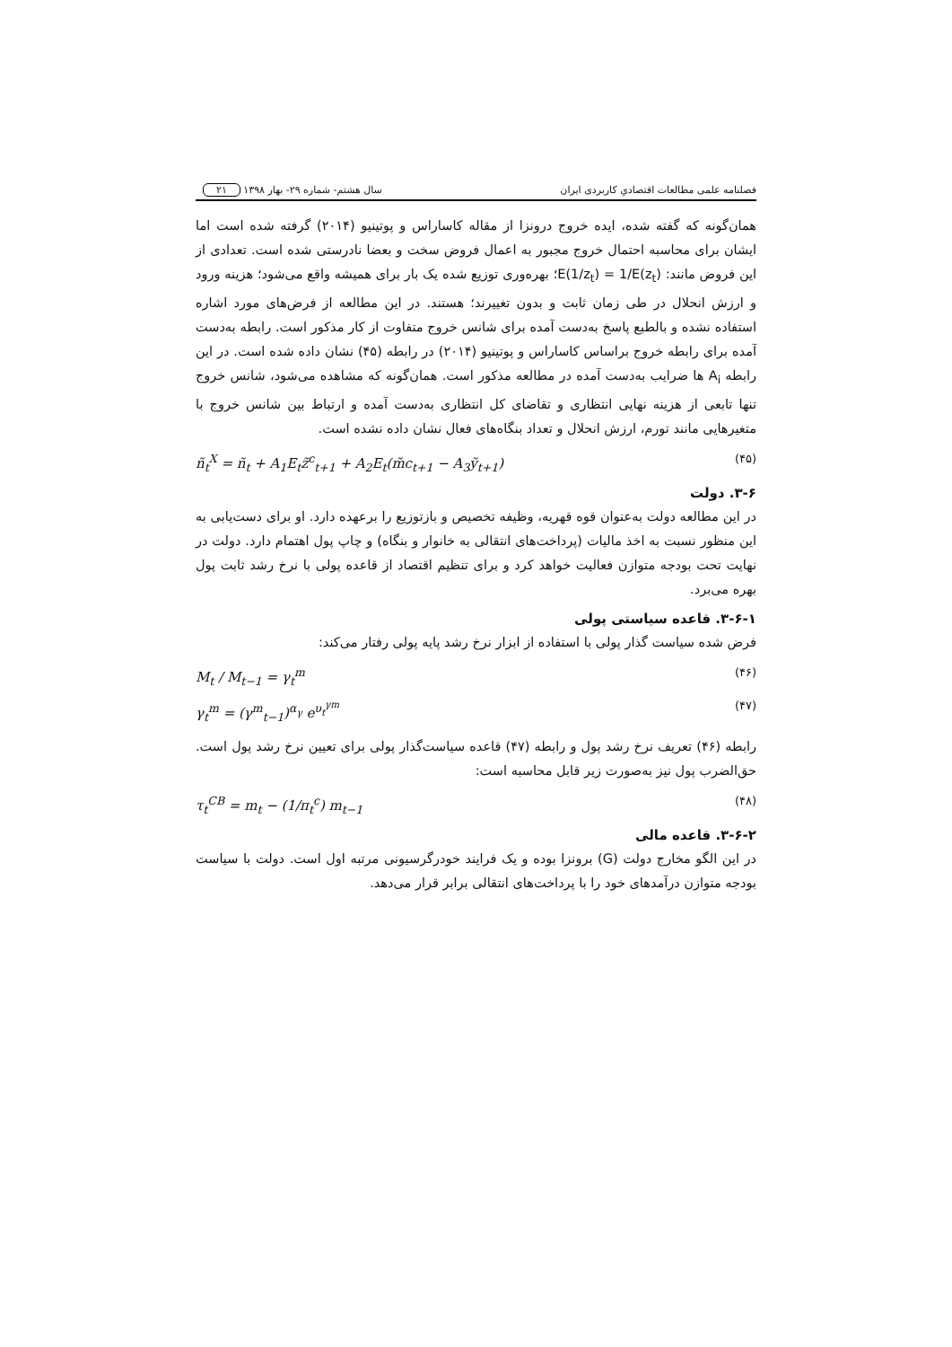فصلنامه علمی مطالعات اقتصادیِ کاربردی ایران سال هشتم- شماره ۲۹- بهار ۱۳۹۸ ۲۱
همان‌گونه که گفته شده، ایده خروج درونزا از مقاله کاساراس و پوتینیو (۲۰۱۴) گرفته شده است اما ایشان برای محاسبه احتمال خروج مجبور به اعمال فروض سخت و بعضا نادرستی شده است. تعدادی از این فروض مانند: E(1/z<sub>t</sub>) = 1/E(z<sub>t</sub>)؛ بهره‌وری توزیع شده یک بار برای همیشه واقع می‌شود؛ هزینه ورود و ارزش انحلال در طی زمان ثابت و بدون تغییرند؛ هستند. در این مطالعه از فرض‌های مورد اشاره استفاده نشده و بالطبع پاسخ به‌دست آمده برای شانس خروج متفاوت از کار مذکور است. رابطه به‌دست آمده برای رابطه خروج براساس کاساراس و پوتینیو (۲۰۱۴) در رابطه (۴۵) نشان داده شده است. در این رابطه A<sub>i</sub> ها ضرایب به‌دست آمده در مطالعه مذکور است. همان‌گونه که مشاهده می‌شود، شانس خروج تنها تابعی از هزینه نهایی انتظاری و تقاضای کل انتظاری به‌دست آمده و ارتباط بین شانس خروج با متغیرهایی مانند تورم، ارزش انحلال و تعداد بنگاه‌های فعال نشان داده نشده است.
ñ<sub>t</sub><sup>X</sup> = ñ<sub>t</sub> + A<sub>1</sub>E<sub>t</sub>z̃<sup>c</sup><sub>t+1</sub> + A<sub>2</sub>E<sub>t</sub>(m̃c<sub>t+1</sub> − A<sub>3</sub>ỹ<sub>t+1</sub>) (۴۵)
۳-۶. دولت
در این مطالعه دولت به‌عنوان قوه قهریه، وظیفه تخصیص و بازتوزیع را برعهده دارد. او برای دست‌یابی به این منظور نسبت به اخذ مالیات (پرداخت‌های انتقالی به خانوار و بنگاه) و چاپ پول اهتمام دارد. دولت در نهایت تحت بودجه متوازن فعالیت خواهد کرد و برای تنظیم اقتصاد از قاعده پولی با نرخ رشد ثابت پول بهره می‌برد.
۳-۶-۱. قاعده سیاستی پولی
فرض شده سیاست گذار پولی با استفاده از ابزار نرخ رشد پایه پولی رفتار می‌کند:
M<sub>t</sub> / M<sub>t−1</sub> = γ<sub>t</sub><sup>m</sup> (۴۶)
γ<sub>t</sub><sup>m</sup> = (γ<sup>m</sup><sub>t−1</sub>)<sup>α<sub>γ</sub></sup> e<sup>υ<sub>t</sub><sup>γm</sup></sup> (۴۷)
رابطه (۴۶) تعریف نرخ رشد پول و رابطه (۴۷) قاعده سیاست‌گذار پولی برای تعیین نرخ رشد پول است. حق‌الضرب پول نیز به‌صورت زیر قابل محاسبه است:
τ<sub>t</sub><sup>CB</sup> = m<sub>t</sub> − (1/π<sub>t</sub><sup>c</sup>) m<sub>t−1</sub> (۴۸)
۳-۶-۲. قاعده مالی
در این الگو مخارج دولت (G) برونزا بوده و یک فرایند خودرگرسیونی مرتبه اول است. دولت با سیاست بودجه متوازن درآمدهای خود را با پرداخت‌های انتقالی برابر قرار می‌دهد.